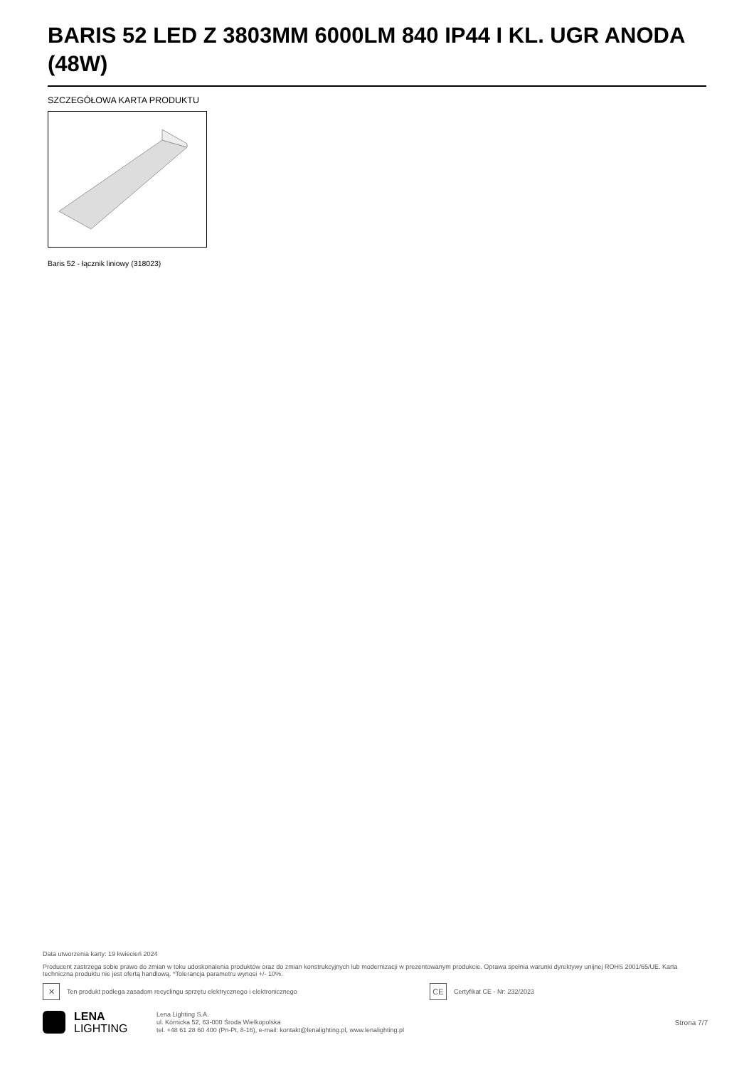BARIS 52 LED Z 3803MM 6000LM 840 IP44 I KL. UGR ANODA (48W)
SZCZEGÓŁOWA KARTA PRODUKTU
Baris 52 - łącznik liniowy (318023)
Data utworzenia karty: 19 kwiecień 2024
Producent zastrzega sobie prawo do zmian w toku udoskonalenia produktów oraz do zmian konstrukcyjnych lub modernizacji w prezentowanym produkcie. Oprawa spełnia warunki dyrektywy unijnej ROHS 2001/65/UE. Karta techniczna produktu nie jest ofertą handlową. *Tolerancja parametru wynosi +/- 10%.
✕
Ten produkt podlega zasadom recyclingu sprzętu elektrycznego i elektronicznego
CE
Certyfikat CE - Nr: 232/2023
LENA
LIGHTING
Lena Lighting S.A.
ul. Kórnicka 52, 63-000 Środa Wielkopolska
tel. +48 61 28 60 400 (Pn-Pt, 8-16), e-mail: kontakt@lenalighting.pl, www.lenalighting.pl
Strona 7/7